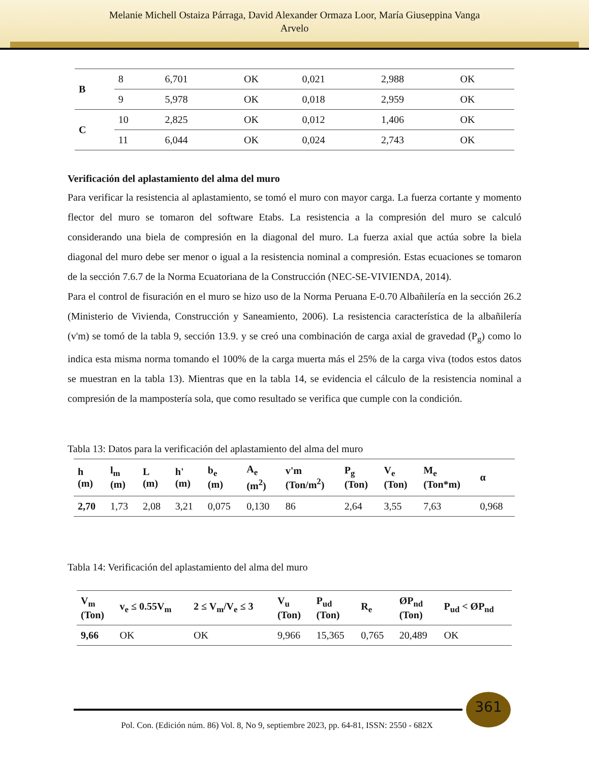Melanie Michell Ostaiza Párraga, David Alexander Ormaza Loor, María Giuseppina Vanga
Arvelo
| B | 8 | 6,701 | OK | 0,021 | 2,988 | OK |
| | 9 | 5,978 | OK | 0,018 | 2,959 | OK |
| C | 10 | 2,825 | OK | 0,012 | 1,406 | OK |
| | 11 | 6,044 | OK | 0,024 | 2,743 | OK |
Verificación del aplastamiento del alma del muro
Para verificar la resistencia al aplastamiento, se tomó el muro con mayor carga. La fuerza cortante y momento flector del muro se tomaron del software Etabs. La resistencia a la compresión del muro se calculó considerando una biela de compresión en la diagonal del muro. La fuerza axial que actúa sobre la biela diagonal del muro debe ser menor o igual a la resistencia nominal a compresión. Estas ecuaciones se tomaron de la sección 7.6.7 de la Norma Ecuatoriana de la Construcción (NEC-SE-VIVIENDA, 2014).
Para el control de fisuración en el muro se hizo uso de la Norma Peruana E-0.70 Albañilería en la sección 26.2 (Ministerio de Vivienda, Construcción y Saneamiento, 2006). La resistencia característica de la albañilería (v'm) se tomó de la tabla 9, sección 13.9. y se creó una combinación de carga axial de gravedad (P<sub>g</sub>) como lo indica esta misma norma tomando el 100% de la carga muerta más el 25% de la carga viva (todos estos datos se muestran en la tabla 13). Mientras que en la tabla 14, se evidencia el cálculo de la resistencia nominal a compresión de la mampostería sola, que como resultado se verifica que cumple con la condición.
Tabla 13: Datos para la verificación del aplastamiento del alma del muro
| h (m) | l<sub>m</sub> (m) | L (m) | h' (m) | b<sub>e</sub> (m) | A<sub>e</sub> (m<sup>2</sup>) | v'm (Ton/m<sup>2</sup>) | P<sub>g</sub> (Ton) | V<sub>e</sub> (Ton) | M<sub>e</sub> (Ton*m) | α |
| --- | --- | --- | --- | --- | --- | --- | --- | --- | --- | --- |
| 2,70 | 1,73 | 2,08 | 3,21 | 0,075 | 0,130 | 86 | 2,64 | 3,55 | 7,63 | 0,968 |
Tabla 14: Verificación del aplastamiento del alma del muro
| V<sub>m</sub> (Ton) | v<sub>e</sub> ≤ 0.55V<sub>m</sub> | 2 ≤ V<sub>m</sub>/V<sub>e</sub> ≤ 3 | V<sub>u</sub> (Ton) | P<sub>ud</sub> (Ton) | R<sub>e</sub> | ØP<sub>nd</sub> (Ton) | P<sub>ud</sub> < ØP<sub>nd</sub> |
| --- | --- | --- | --- | --- | --- | --- | --- |
| 9,66 | OK | OK | 9,966 | 15,365 | 0,765 | 20,489 | OK |
361
Pol. Con. (Edición núm. 86) Vol. 8, No 9, septiembre 2023, pp. 64-81, ISSN: 2550 - 682X